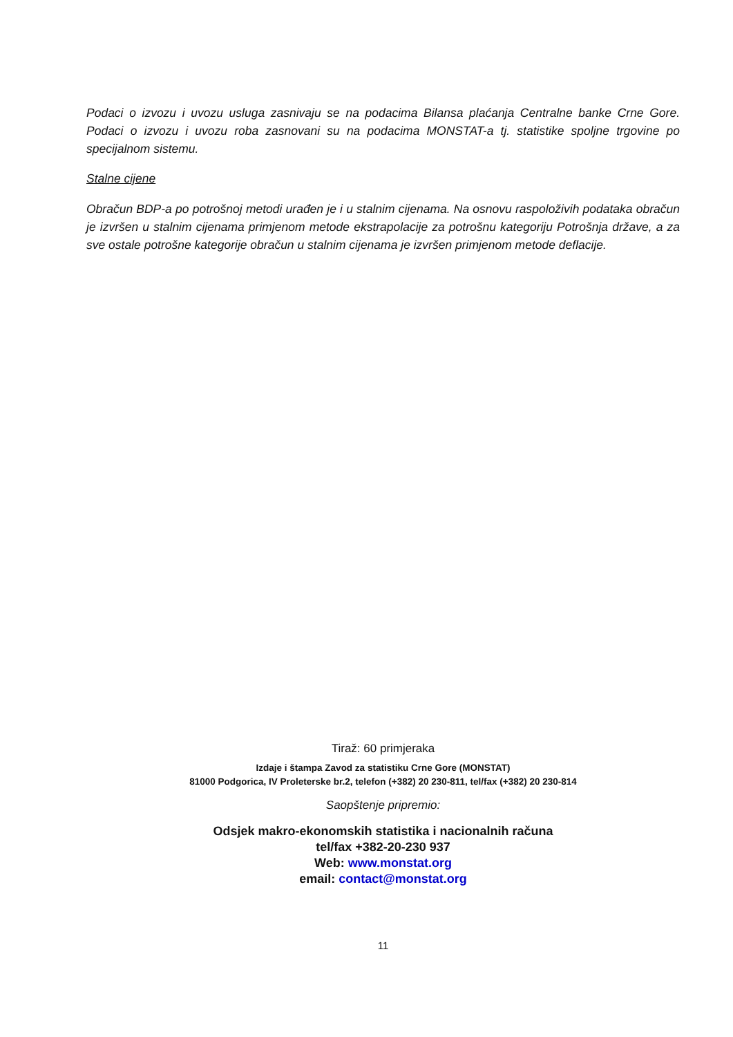Podaci o izvozu i uvozu usluga zasnivaju se na podacima Bilansa plaćanja Centralne banke Crne Gore. Podaci o izvozu i uvozu roba zasnovani su na podacima MONSTAT-a tj. statistike spoljne trgovine po specijalnom sistemu.
Stalne cijene
Obračun BDP-a po potrošnoj metodi urađen je i u stalnim cijenama. Na osnovu raspoloživih podataka obračun je izvršen u stalnim cijenama primjenom metode ekstrapolacije za potrošnu kategoriju Potrošnja države, a za sve ostale potrošne kategorije obračun u stalnim cijenama je izvršen primjenom metode deflacije.
Tiraž: 60 primjeraka
Izdaje i štampa Zavod za statistiku Crne Gore (MONSTAT)
81000 Podgorica, IV Proleterske br.2, telefon (+382) 20 230-811, tel/fax (+382) 20 230-814
Saopštenje pripremio:
Odsjek makro-ekonomskih statistika i nacionalnih računa
tel/fax +382-20-230 937
Web: www.monstat.org
email: contact@monstat.org
11